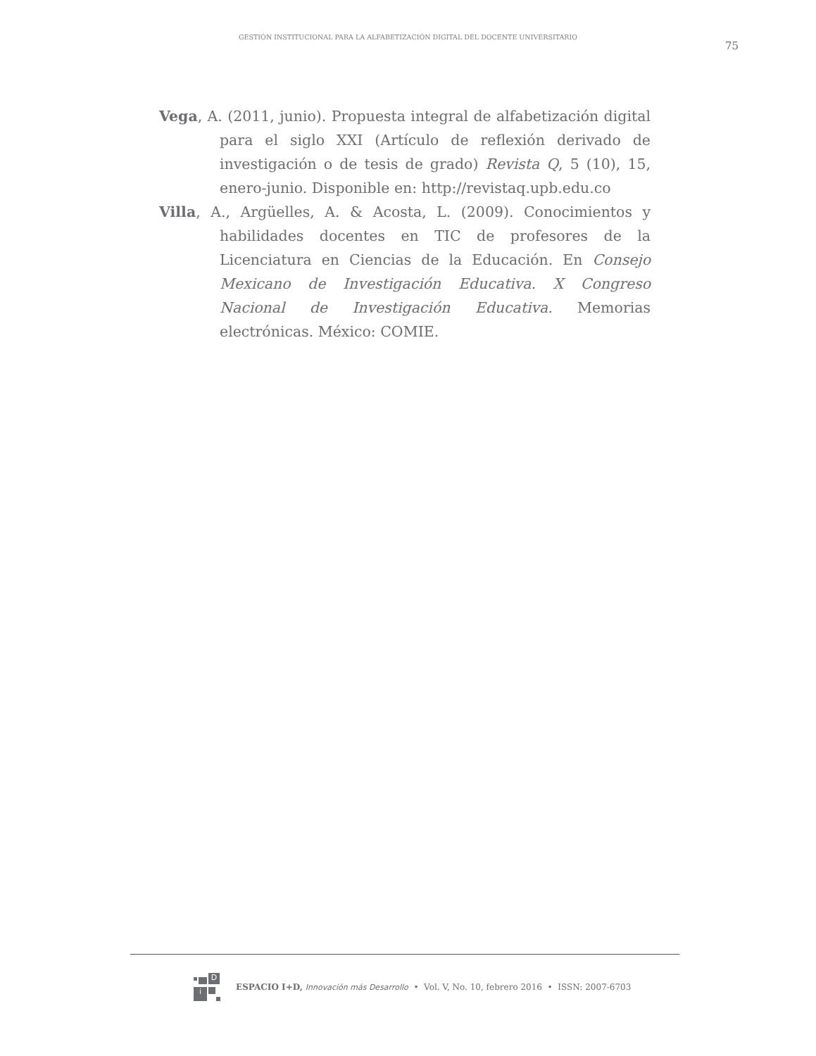GESTIÓN INSTITUCIONAL PARA LA ALFABETIZACIÓN DIGITAL DEL DOCENTE UNIVERSITARIO
75
Vega, A. (2011, junio). Propuesta integral de alfabetización digital para el siglo XXI (Artículo de reflexión derivado de investigación o de tesis de grado) Revista Q, 5 (10), 15, enero-junio. Disponible en: http://revistaq.upb.edu.co
Villa, A., Argüelles, A. & Acosta, L. (2009). Conocimientos y habilidades docentes en TIC de profesores de la Licenciatura en Ciencias de la Educación. En Consejo Mexicano de Investigación Educativa. X Congreso Nacional de Investigación Educativa. Memorias electrónicas. México: COMIE.
D
i
ESPACIO I+D, Innovación más Desarrollo • Vol. V, No. 10, febrero 2016 • ISSN: 2007-6703